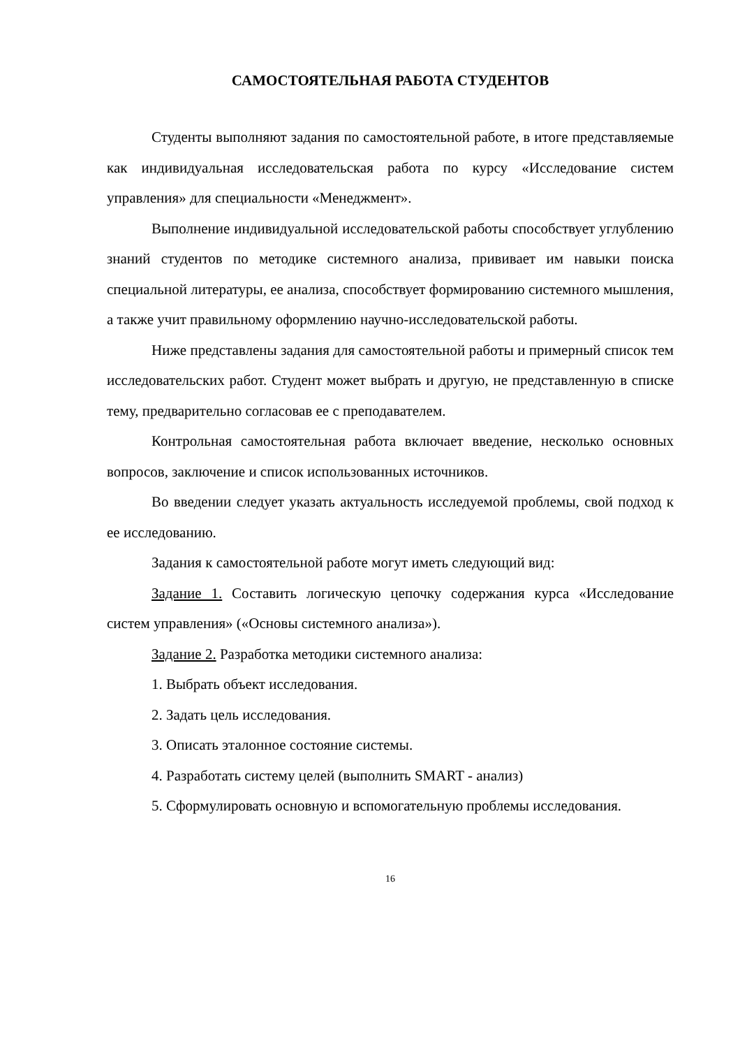САМОСТОЯТЕЛЬНАЯ РАБОТА СТУДЕНТОВ
Студенты выполняют задания по самостоятельной работе, в итоге представляемые как индивидуальная исследовательская работа по курсу «Исследование систем управления» для специальности «Менеджмент».
Выполнение индивидуальной исследовательской работы способствует углублению знаний студентов по методике системного анализа, прививает им навыки поиска специальной литературы, ее анализа, способствует формированию системного мышления, а также учит правильному оформлению научно-исследовательской работы.
Ниже представлены задания для самостоятельной работы и примерный список тем исследовательских работ. Студент может выбрать и другую, не представленную в списке тему, предварительно согласовав ее с преподавателем.
Контрольная самостоятельная работа включает введение, несколько основных вопросов, заключение и список использованных источников.
Во введении следует указать актуальность исследуемой проблемы, свой подход к ее исследованию.
Задания к самостоятельной работе могут иметь следующий вид:
Задание 1. Составить логическую цепочку содержания курса «Исследование систем управления» («Основы системного анализа»).
Задание 2. Разработка методики системного анализа:
1. Выбрать объект исследования.
2. Задать цель исследования.
3. Описать эталонное состояние системы.
4. Разработать систему целей (выполнить SMART - анализ)
5. Сформулировать основную и вспомогательную проблемы исследования.
16